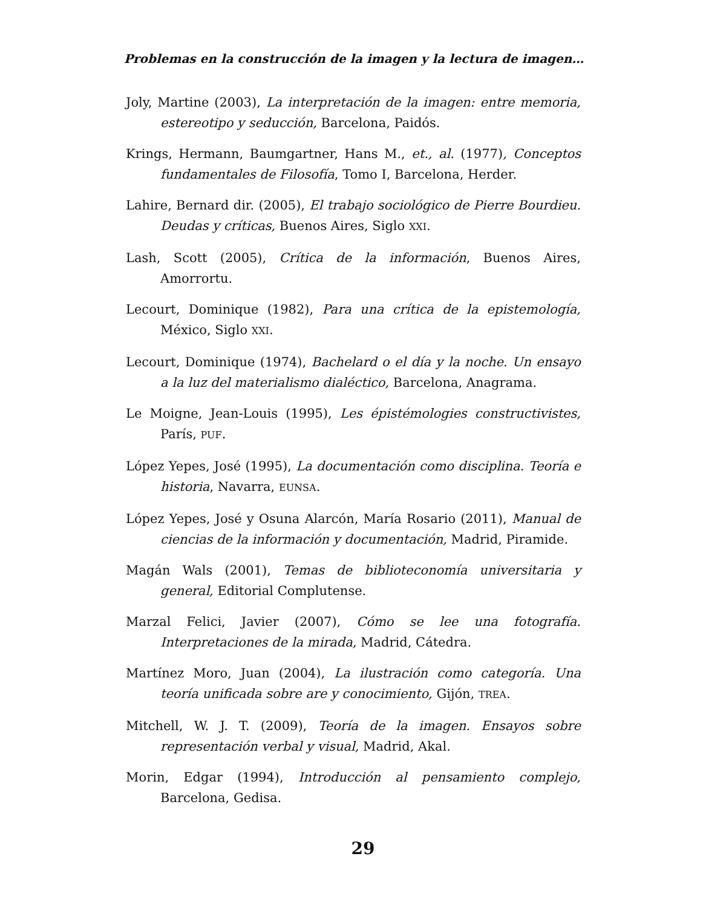Problemas en la construcción de la imagen y la lectura de imagen…
Joly, Martine (2003), La interpretación de la imagen: entre memoria, estereotipo y seducción, Barcelona, Paidós.
Krings, Hermann, Baumgartner, Hans M., et., al. (1977), Conceptos fundamentales de Filosofía, Tomo I, Barcelona, Herder.
Lahire, Bernard dir. (2005), El trabajo sociológico de Pierre Bourdieu. Deudas y críticas, Buenos Aires, Siglo XXI.
Lash, Scott (2005), Crítica de la información, Buenos Aires, Amorrortu.
Lecourt, Dominique (1982), Para una crítica de la epistemología, México, Siglo XXI.
Lecourt, Dominique (1974), Bachelard o el día y la noche. Un ensayo a la luz del materialismo dialéctico, Barcelona, Anagrama.
Le Moigne, Jean-Louis (1995), Les épistémologies constructivistes, París, PUF.
López Yepes, José (1995), La documentación como disciplina. Teoría e historia, Navarra, EUNSA.
López Yepes, José y Osuna Alarcón, María Rosario (2011), Manual de ciencias de la información y documentación, Madrid, Piramide.
Magán Wals (2001), Temas de biblioteconomía universitaria y general, Editorial Complutense.
Marzal Felici, Javier (2007), Cómo se lee una fotografía. Interpretaciones de la mirada, Madrid, Cátedra.
Martínez Moro, Juan (2004), La ilustración como categoría. Una teoría unificada sobre are y conocimiento, Gijón, TREA.
Mitchell, W. J. T. (2009), Teoría de la imagen. Ensayos sobre representación verbal y visual, Madrid, Akal.
Morin, Edgar (1994), Introducción al pensamiento complejo, Barcelona, Gedisa.
29